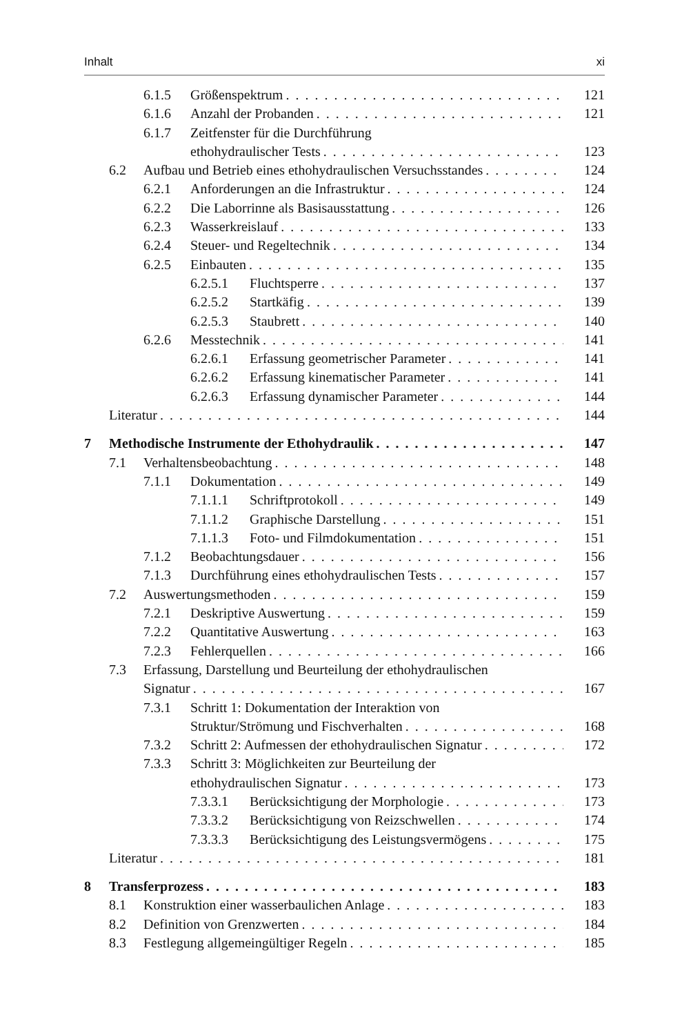Inhalt xi
6.1.5 Größenspektrum 121
6.1.6 Anzahl der Probanden 121
6.1.7 Zeitfenster für die Durchführung
ethohydraulischer Tests 123
6.2 Aufbau und Betrieb eines ethohydraulischen Versuchsstandes 124
6.2.1 Anforderungen an die Infrastruktur 124
6.2.2 Die Laborrinne als Basisausstattung 126
6.2.3 Wasserkreislauf 133
6.2.4 Steuer- und Regeltechnik 134
6.2.5 Einbauten 135
6.2.5.1 Fluchtsperre 137
6.2.5.2 Startkäfig 139
6.2.5.3 Staubrett 140
6.2.6 Messtechnik 141
6.2.6.1 Erfassung geometrischer Parameter 141
6.2.6.2 Erfassung kinematischer Parameter 141
6.2.6.3 Erfassung dynamischer Parameter 144
Literatur 144
7 Methodische Instrumente der Ethohydraulik 147
7.1 Verhaltensbeobachtung 148
7.1.1 Dokumentation 149
7.1.1.1 Schriftprotokoll 149
7.1.1.2 Graphische Darstellung 151
7.1.1.3 Foto- und Filmdokumentation 151
7.1.2 Beobachtungsdauer 156
7.1.3 Durchführung eines ethohydraulischen Tests 157
7.2 Auswertungsmethoden 159
7.2.1 Deskriptive Auswertung 159
7.2.2 Quantitative Auswertung 163
7.2.3 Fehlerquellen 166
7.3 Erfassung, Darstellung und Beurteilung der ethohydraulischen
Signatur 167
7.3.1 Schritt 1: Dokumentation der Interaktion von
Struktur/Strömung und Fischverhalten 168
7.3.2 Schritt 2: Aufmessen der ethohydraulischen Signatur 172
7.3.3 Schritt 3: Möglichkeiten zur Beurteilung der
ethohydraulischen Signatur 173
7.3.3.1 Berücksichtigung der Morphologie 173
7.3.3.2 Berücksichtigung von Reizschwellen 174
7.3.3.3 Berücksichtigung des Leistungsvermögens 175
Literatur 181
8 Transferprozess 183
8.1 Konstruktion einer wasserbaulichen Anlage 183
8.2 Definition von Grenzwerten 184
8.3 Festlegung allgemeingültiger Regeln 185